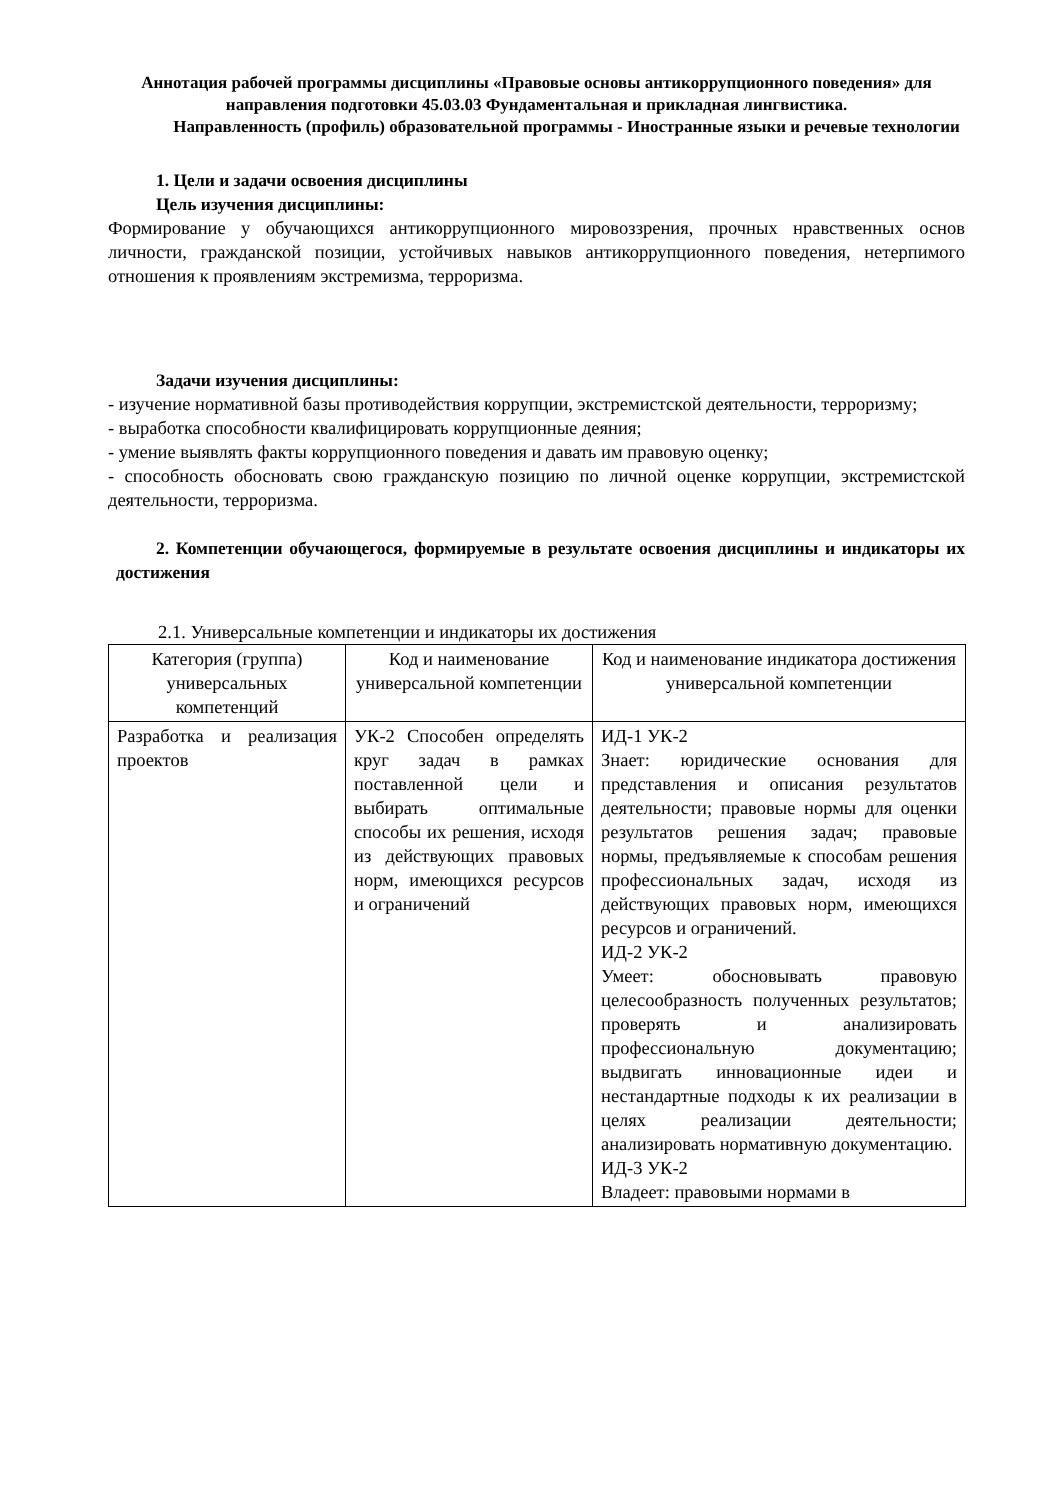Аннотация рабочей программы дисциплины «Правовые основы антикоррупционного поведения» для направления подготовки 45.03.03 Фундаментальная и прикладная лингвистика.
Направленность (профиль) образовательной программы - Иностранные языки и речевые технологии
1. Цели и задачи освоения дисциплины
Цель изучения дисциплины:
Формирование у обучающихся антикоррупционного мировоззрения, прочных нравственных основ личности, гражданской позиции, устойчивых навыков антикоррупционного поведения, нетерпимого отношения к проявлениям экстремизма, терроризма.
Задачи изучения дисциплины:
- изучение нормативной базы противодействия коррупции, экстремистской деятельности, терроризму;
- выработка способности квалифицировать коррупционные деяния;
- умение выявлять факты коррупционного поведения и давать им правовую оценку;
- способность обосновать свою гражданскую позицию по личной оценке коррупции, экстремистской деятельности, терроризма.
2. Компетенции обучающегося, формируемые в результате освоения дисциплины и индикаторы их достижения
2.1. Универсальные компетенции и индикаторы их достижения
| Категория (группа) универсальных компетенций | Код и наименование универсальной компетенции | Код и наименование индикатора достижения универсальной компетенции |
| --- | --- | --- |
| Разработка и реализация проектов | УК-2 Способен определять круг задач в рамках поставленной цели и выбирать оптимальные способы их решения, исходя из действующих правовых норм, имеющихся ресурсов и ограничений | ИД-1 УК-2 Знает: юридические основания для представления и описания результатов деятельности; правовые нормы для оценки результатов решения задач; правовые нормы, предъявляемые к способам решения профессиональных задач, исходя из действующих правовых норм, имеющихся ресурсов и ограничений. ИД-2 УК-2 Умеет: обосновывать правовую целесообразность полученных результатов; проверять и анализировать профессиональную документацию; выдвигать инновационные идеи и нестандартные подходы к их реализации в целях реализации деятельности; анализировать нормативную документацию. ИД-3 УК-2 Владеет: правовыми нормами в |